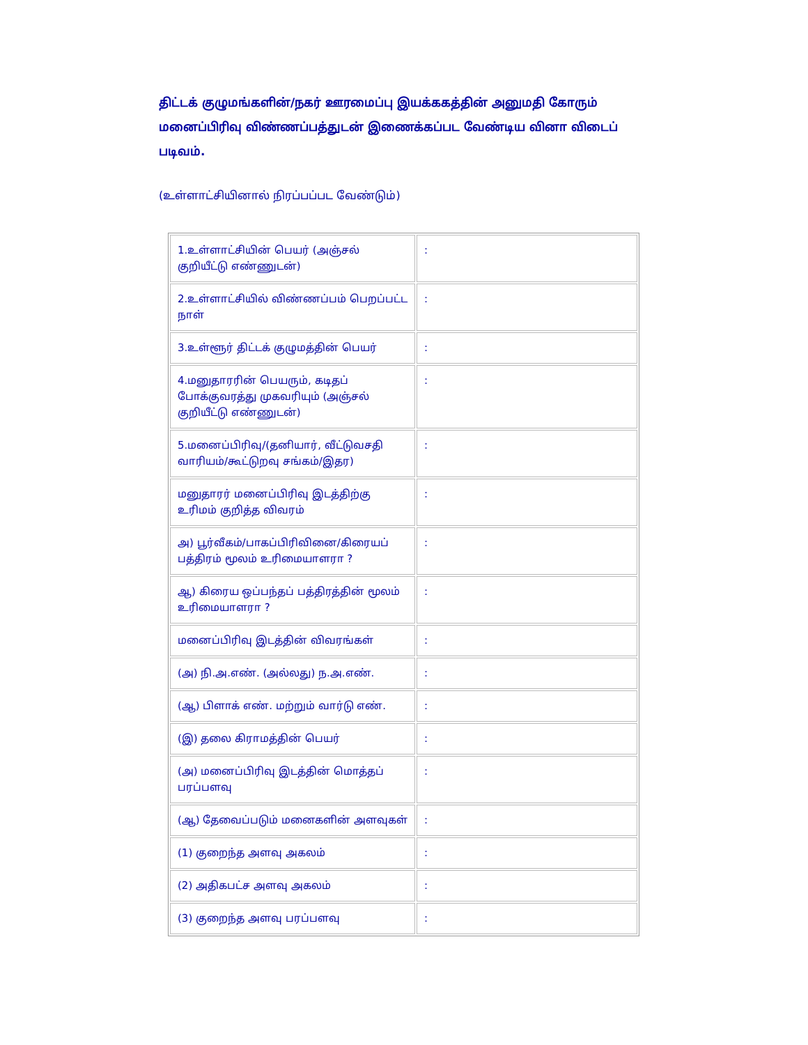திட்டக் குழுமங்களின்/நகர் ஊரமைப்பு இயக்ககத்தின் அனுமதி கோரும் மனைப்பிரிவு விண்ணப்பத்துடன் இணைக்கப்பட வேண்டிய வினா விடைப் படிவம்.
(உள்ளாட்சியினால் நிரப்பப்பட வேண்டும்)
| 1.உள்ளாட்சியின் பெயர் (அஞ்சல் குறியீட்டு எண்ணுடன்) | : |
| 2.உள்ளாட்சியில் விண்ணப்பம் பெறப்பட்ட நாள் | : |
| 3.உள்ளூர் திட்டக் குழுமத்தின் பெயர் | : |
| 4.மனுதாரரின் பெயரும், கடிதப் போக்குவரத்து முகவரியும் (அஞ்சல் குறியீட்டு எண்ணுடன்) | : |
| 5.மனைப்பிரிவு/(தனியார், வீட்டுவசதி வாரியம்/கூட்டுறவு சங்கம்/இதர) | : |
| மனுதாரர் மனைப்பிரிவு இடத்திற்கு உரிமம் குறித்த விவரம் | : |
| அ) பூர்வீகம்/பாகப்பிரிவினை/கிரையப் பத்திரம் மூலம் உரிமையாளரா ? | : |
| ஆ) கிரைய ஒப்பந்தப் பத்திரத்தின் மூலம் உரிமையாளரா ? | : |
| மனைப்பிரிவு இடத்தின் விவரங்கள் | : |
| (அ) நி.அ.எண். (அல்லது) ந.அ.எண். | : |
| (ஆ) பிளாக் எண். மற்றும் வார்டு எண். | : |
| (இ) தலை கிராமத்தின் பெயர் | : |
| (அ) மனைப்பிரிவு இடத்தின் மொத்தப் பரப்பளவு | : |
| (ஆ) தேவைப்படும் மனைகளின் அளவுகள் | : |
| (1) குறைந்த அளவு அகலம் | : |
| (2) அதிகபட்ச அளவு அகலம் | : |
| (3) குறைந்த அளவு பரப்பளவு | : |